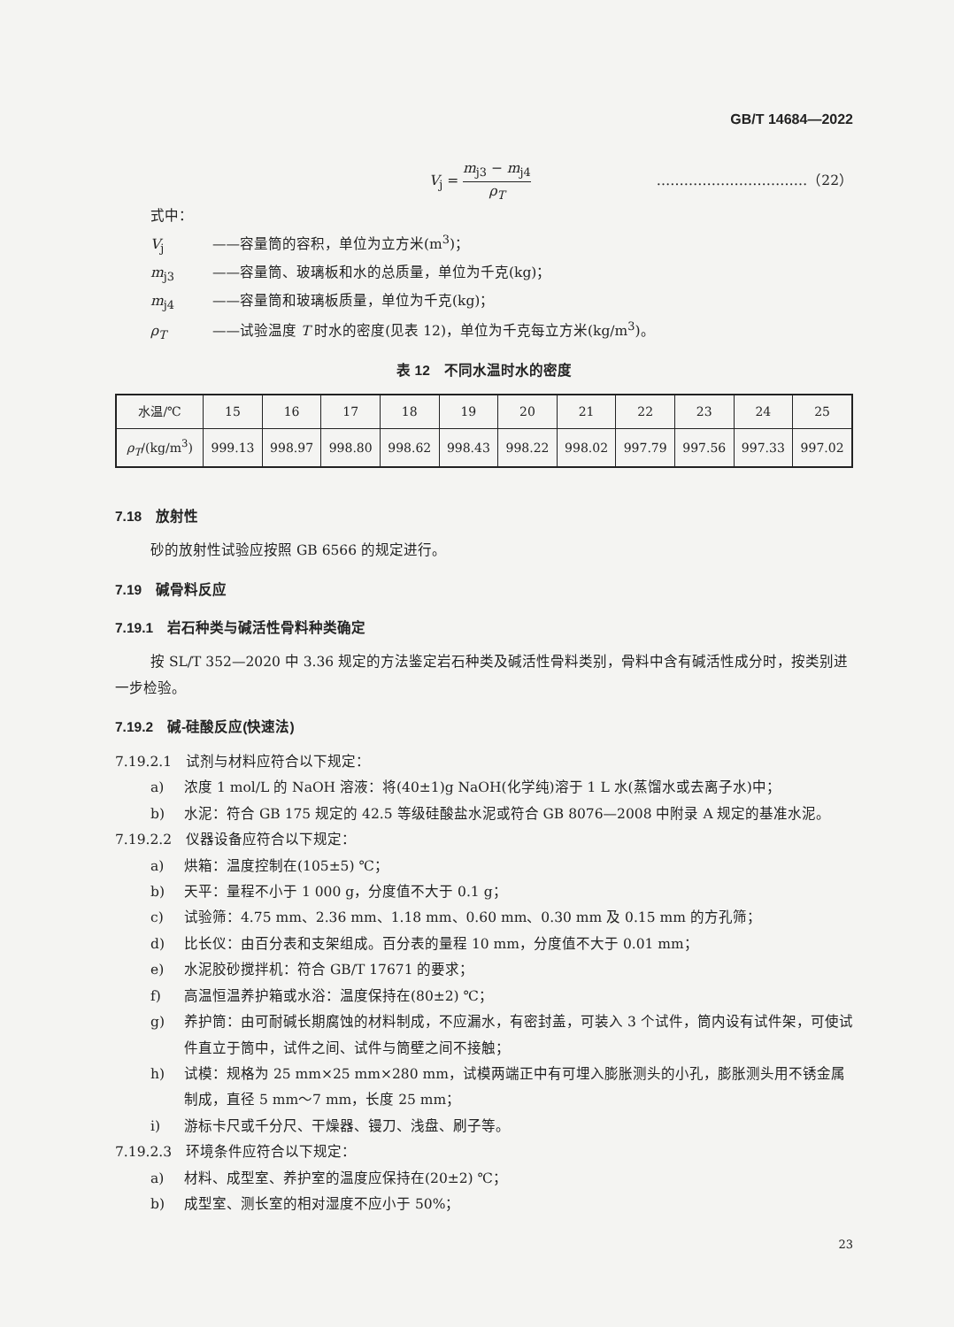GB/T 14684—2022
V<sub>j</sub> = m<sub>j3</sub> − m<sub>j4</sub> ρ<sub>T</sub>
……………………………（22）
式中：
V<sub>j</sub> ——容量筒的容积，单位为立方米(m<sup>3</sup>)；
m<sub>j3</sub> ——容量筒、玻璃板和水的总质量，单位为千克(kg)；
m<sub>j4</sub> ——容量筒和玻璃板质量，单位为千克(kg)；
ρ<sub>T</sub> ——试验温度 T 时水的密度(见表 12)，单位为千克每立方米(kg/m<sup>3</sup>)。
表 12　不同水温时水的密度
| 水温/℃ | 15 | 16 | 17 | 18 | 19 | 20 | 21 | 22 | 23 | 24 | 25 |
| --- | --- | --- | --- | --- | --- | --- | --- | --- | --- | --- | --- |
| ρ<sub>T</sub> /(kg/m<sup>3</sup>) | 999.13 | 998.97 | 998.80 | 998.62 | 998.43 | 998.22 | 998.02 | 997.79 | 997.56 | 997.33 | 997.02 |
7.18　放射性
砂的放射性试验应按照 GB 6566 的规定进行。
7.19　碱骨料反应
7.19.1　岩石种类与碱活性骨料种类确定
按 SL/T 352—2020 中 3.36 规定的方法鉴定岩石种类及碱活性骨料类别，骨料中含有碱活性成分时，按类别进一步检验。
7.19.2　碱-硅酸反应(快速法)
7.19.2.1　试剂与材料应符合以下规定：
a) 浓度 1 mol/L 的 NaOH 溶液：将(40±1)g NaOH(化学纯)溶于 1 L 水(蒸馏水或去离子水)中；
b) 水泥：符合 GB 175 规定的 42.5 等级硅酸盐水泥或符合 GB 8076—2008 中附录 A 规定的基准水泥。
7.19.2.2　仪器设备应符合以下规定：
a) 烘箱：温度控制在(105±5) ℃；
b) 天平：量程不小于 1 000 g，分度值不大于 0.1 g；
c) 试验筛：4.75 mm、2.36 mm、1.18 mm、0.60 mm、0.30 mm 及 0.15 mm 的方孔筛；
d) 比长仪：由百分表和支架组成。百分表的量程 10 mm，分度值不大于 0.01 mm；
e) 水泥胶砂搅拌机：符合 GB/T 17671 的要求；
f) 高温恒温养护箱或水浴：温度保持在(80±2) ℃；
g) 养护筒：由可耐碱长期腐蚀的材料制成，不应漏水，有密封盖，可装入 3 个试件，筒内设有试件架，可使试件直立于筒中，试件之间、试件与筒壁之间不接触；
h) 试模：规格为 25 mm×25 mm×280 mm，试模两端正中有可埋入膨胀测头的小孔，膨胀测头用不锈金属制成，直径 5 mm～7 mm，长度 25 mm；
i) 游标卡尺或千分尺、干燥器、镘刀、浅盘、刷子等。
7.19.2.3　环境条件应符合以下规定：
a) 材料、成型室、养护室的温度应保持在(20±2) ℃；
b) 成型室、测长室的相对湿度不应小于 50%；
23